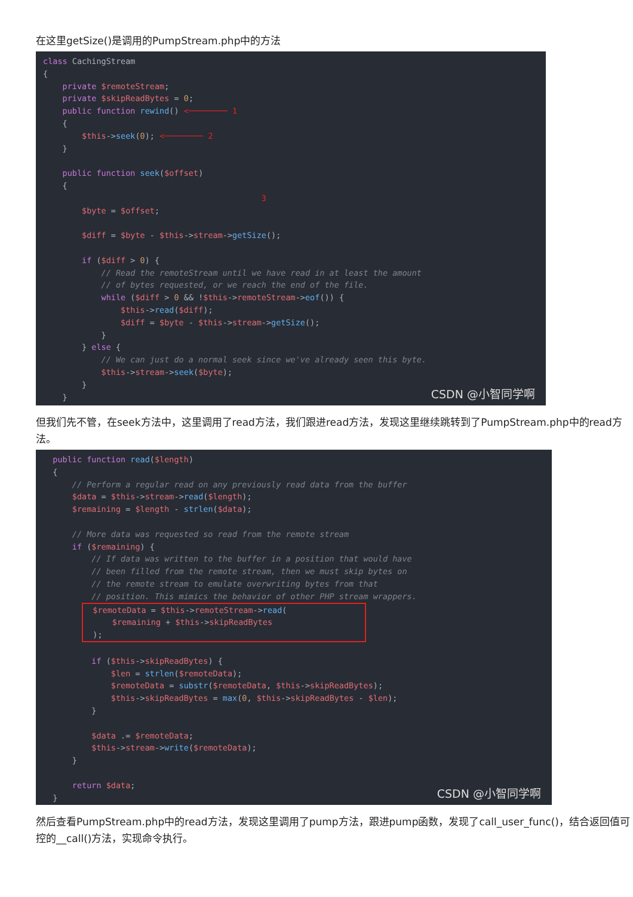在这里getSize()是调用的PumpStream.php中的方法
class CachingStream { private $remoteStream; private $skipReadBytes = 0; public function rewind() <──────── 1 { $this->seek(0); <──────── 2 } public function seek($offset) { 3 $byte = $offset; $diff = $byte - $this->stream->getSize(); if ($diff > 0) { // Read the remoteStream until we have read in at least the amount // of bytes requested, or we reach the end of the file. while ($diff > 0 && !$this->remoteStream->eof()) { $this->read($diff); $diff = $byte - $this->stream->getSize(); } } else { // We can just do a normal seek since we've already seen this byte. $this->stream->seek($byte); } }
CSDN @小智同学啊
但我们先不管，在seek方法中，这里调用了read方法，我们跟进read方法，发现这里继续跳转到了PumpStream.php中的read方法。
public function read($length) { // Perform a regular read on any previously read data from the buffer $data = $this->stream->read($length); $remaining = $length - strlen($data); // More data was requested so read from the remote stream if ($remaining) { // If data was written to the buffer in a position that would have // been filled from the remote stream, then we must skip bytes on // the remote stream to emulate overwriting bytes from that // position. This mimics the behavior of other PHP stream wrappers. $remoteData = $this->remoteStream->read( $remaining + $this->skipReadBytes ); if ($this->skipReadBytes) { $len = strlen($remoteData); $remoteData = substr($remoteData, $this->skipReadBytes); $this->skipReadBytes = max(0, $this->skipReadBytes - $len); } $data .= $remoteData; $this->stream->write($remoteData); } return $data; }
CSDN @小智同学啊
然后查看PumpStream.php中的read方法，发现这里调用了pump方法，跟进pump函数，发现了call_user_func()，结合返回值可控的__call()方法，实现命令执行。